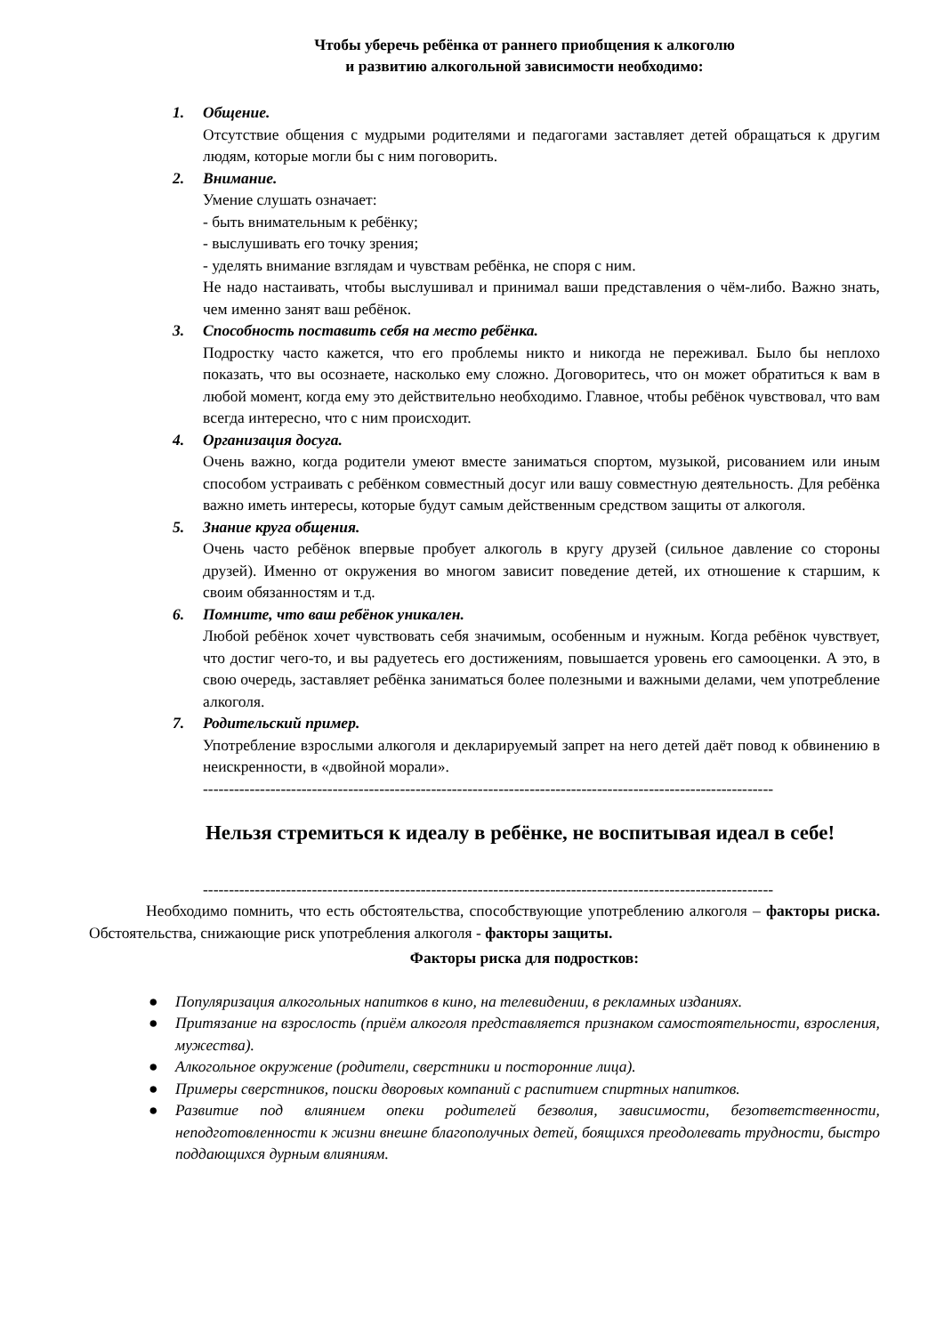Чтобы уберечь ребёнка от раннего приобщения к алкоголю
и развитию алкогольной зависимости необходимо:
1.
Общение.
Отсутствие общения с мудрыми родителями и педагогами заставляет детей обращаться к другим людям, которые могли бы с ним поговорить.
2.
Внимание.
Умение слушать означает:
- быть внимательным к ребёнку;
- выслушивать его точку зрения;
- уделять внимание взглядам и чувствам ребёнка, не споря с ним.
Не надо настаивать, чтобы выслушивал и принимал ваши представления о чём-либо. Важно знать, чем именно занят ваш ребёнок.
3.
Способность поставить себя на место ребёнка.
Подростку часто кажется, что его проблемы никто и никогда не переживал. Было бы неплохо показать, что вы осознаете, насколько ему сложно. Договоритесь, что он может обратиться к вам в любой момент, когда ему это действительно необходимо. Главное, чтобы ребёнок чувствовал, что вам всегда интересно, что с ним происходит.
4.
Организация досуга.
Очень важно, когда родители умеют вместе заниматься спортом, музыкой, рисованием или иным способом устраивать с ребёнком совместный досуг или вашу совместную деятельность. Для ребёнка важно иметь интересы, которые будут самым действенным средством защиты от алкоголя.
5.
Знание круга общения.
Очень часто ребёнок впервые пробует алкоголь в кругу друзей (сильное давление со стороны друзей). Именно от окружения во многом зависит поведение детей, их отношение к старшим, к своим обязанностям и т.д.
6.
Помните, что ваш ребёнок уникален.
Любой ребёнок хочет чувствовать себя значимым, особенным и нужным. Когда ребёнок чувствует, что достиг чего-то, и вы радуетесь его достижениям, повышается уровень его самооценки. А это, в свою очередь, заставляет ребёнка заниматься более полезными и важными делами, чем употребление алкоголя.
7.
Родительский пример.
Употребление взрослыми алкоголя и декларируемый запрет на него детей даёт повод к обвинению в неискренности, в «двойной морали».
--------------------------------------------------------------------------------------------------------------
Нельзя стремиться к идеалу в ребёнке, не воспитывая идеал в себе!
--------------------------------------------------------------------------------------------------------------
Необходимо помнить, что есть обстоятельства, способствующие употреблению алкоголя – факторы риска. Обстоятельства, снижающие риск употребления алкоголя - факторы защиты.
Факторы риска для подростков:
● Популяризация алкогольных напитков в кино, на телевидении, в рекламных изданиях.
● Притязание на взрослость (приём алкоголя представляется признаком самостоятельности, взросления, мужества).
● Алкогольное окружение (родители, сверстники и посторонние лица).
● Примеры сверстников, поиски дворовых компаний с распитием спиртных напитков.
● Развитие под влиянием опеки родителей безволия, зависимости, безответственности, неподготовленности к жизни внешне благополучных детей, боящихся преодолевать трудности, быстро поддающихся дурным влияниям.